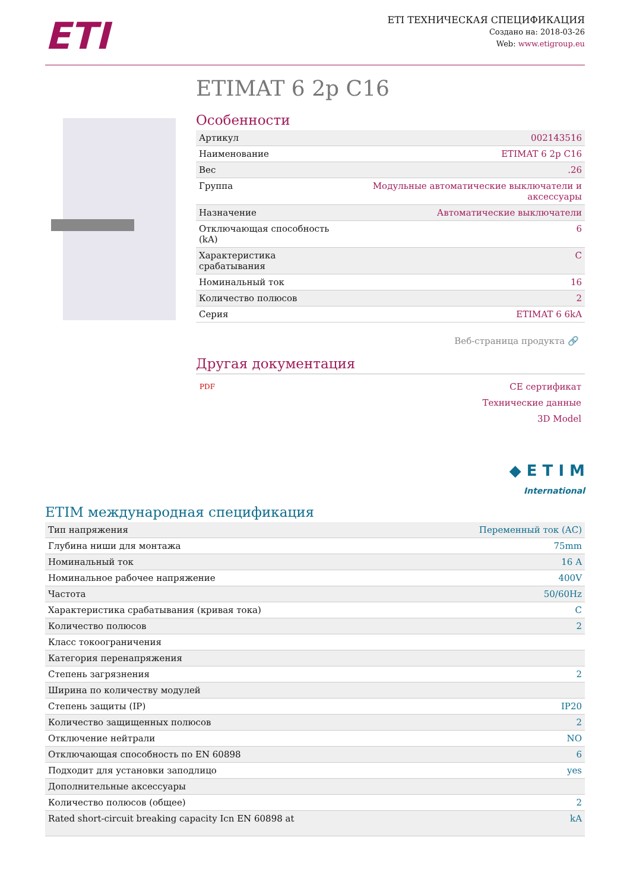ETI
ETI ТЕХНИЧЕСКАЯ СПЕЦИФИКАЦИЯ
Создано на: 2018-03-26
Web: www.etigroup.eu
ETIMAT 6 2p C16
Особенности
| Артикул | 002143516 |
| Наименование | ETIMAT 6 2p C16 |
| Вес | .26 |
| Группа | Модульные автоматические выключатели и аксессуары |
| Назначение | Автоматические выключатели |
| Отключающая способность (kA) | 6 |
| Характеристика срабатывания | C |
| Номинальный ток | 16 |
| Количество полюсов | 2 |
| Серия | ETIMAT 6 6kA |
Веб-страница продукта 🔗
Другая документация
PDF
CE сертификат
Технические данные
3D Model
◆ E T I M
International
ETIM международная спецификация
| Тип напряжения | Переменный ток (AC) |
| Глубина ниши для монтажа | 75mm |
| Номинальный ток | 16 A |
| Номинальное рабочее напряжение | 400V |
| Частота | 50/60Hz |
| Характеристика срабатывания (кривая тока) | C |
| Количество полюсов | 2 |
| Класс токоограничения | |
| Категория перенапряжения | |
| Степень загрязнения | 2 |
| Ширина по количеству модулей | |
| Степень защиты (IP) | IP20 |
| Количество защищенных полюсов | 2 |
| Отключение нейтрали | NO |
| Отключающая способность по EN 60898 | 6 |
| Подходит для установки заподлицо | yes |
| Дополнительные аксессуары | |
| Количество полюсов (общее) | 2 |
| Rated short-circuit breaking capacity Icn EN 60898 at | kA |